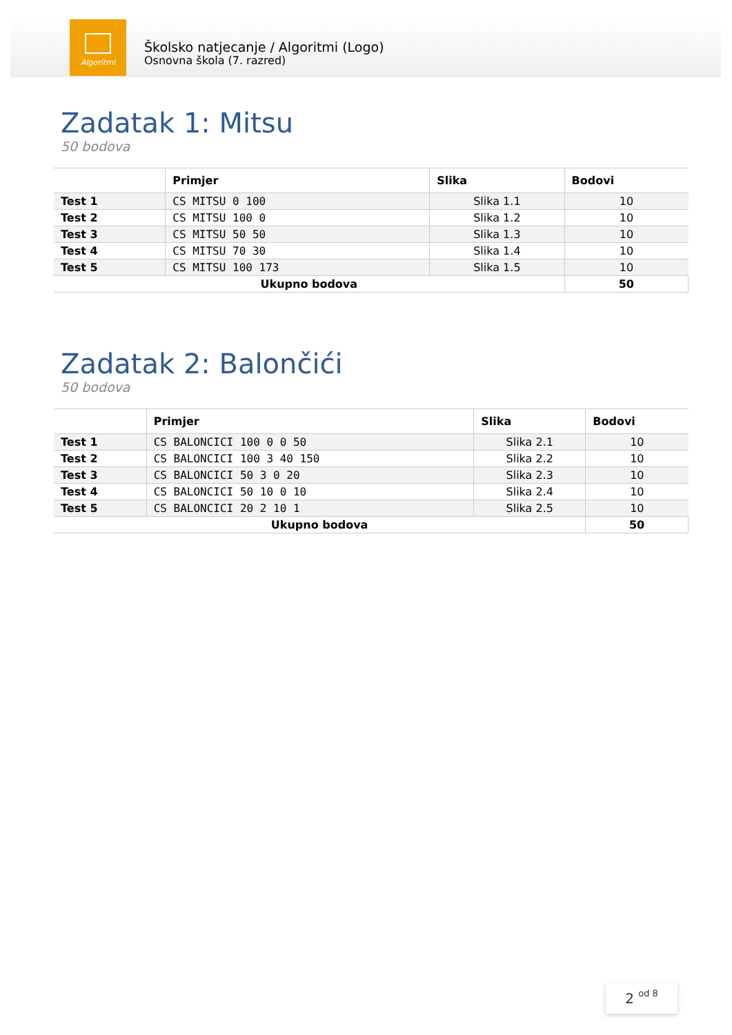Algoritmi
Školsko natjecanje / Algoritmi (Logo)
Osnovna škola (7. razred)
Zadatak 1: Mitsu
50 bodova
| | Primjer | Slika | Bodovi |
| --- | --- | --- | --- |
| Test 1 | CS MITSU 0 100 | Slika 1.1 | 10 |
| Test 2 | CS MITSU 100 0 | Slika 1.2 | 10 |
| Test 3 | CS MITSU 50 50 | Slika 1.3 | 10 |
| Test 4 | CS MITSU 70 30 | Slika 1.4 | 10 |
| Test 5 | CS MITSU 100 173 | Slika 1.5 | 10 |
| Ukupno bodova | | | 50 |
Zadatak 2: Balončići
50 bodova
| | Primjer | Slika | Bodovi |
| --- | --- | --- | --- |
| Test 1 | CS BALONCICI 100 0 0 50 | Slika 2.1 | 10 |
| Test 2 | CS BALONCICI 100 3 40 150 | Slika 2.2 | 10 |
| Test 3 | CS BALONCICI 50 3 0 20 | Slika 2.3 | 10 |
| Test 4 | CS BALONCICI 50 10 0 10 | Slika 2.4 | 10 |
| Test 5 | CS BALONCICI 20 2 10 1 | Slika 2.5 | 10 |
| Ukupno bodova | | | 50 |
2 od 8